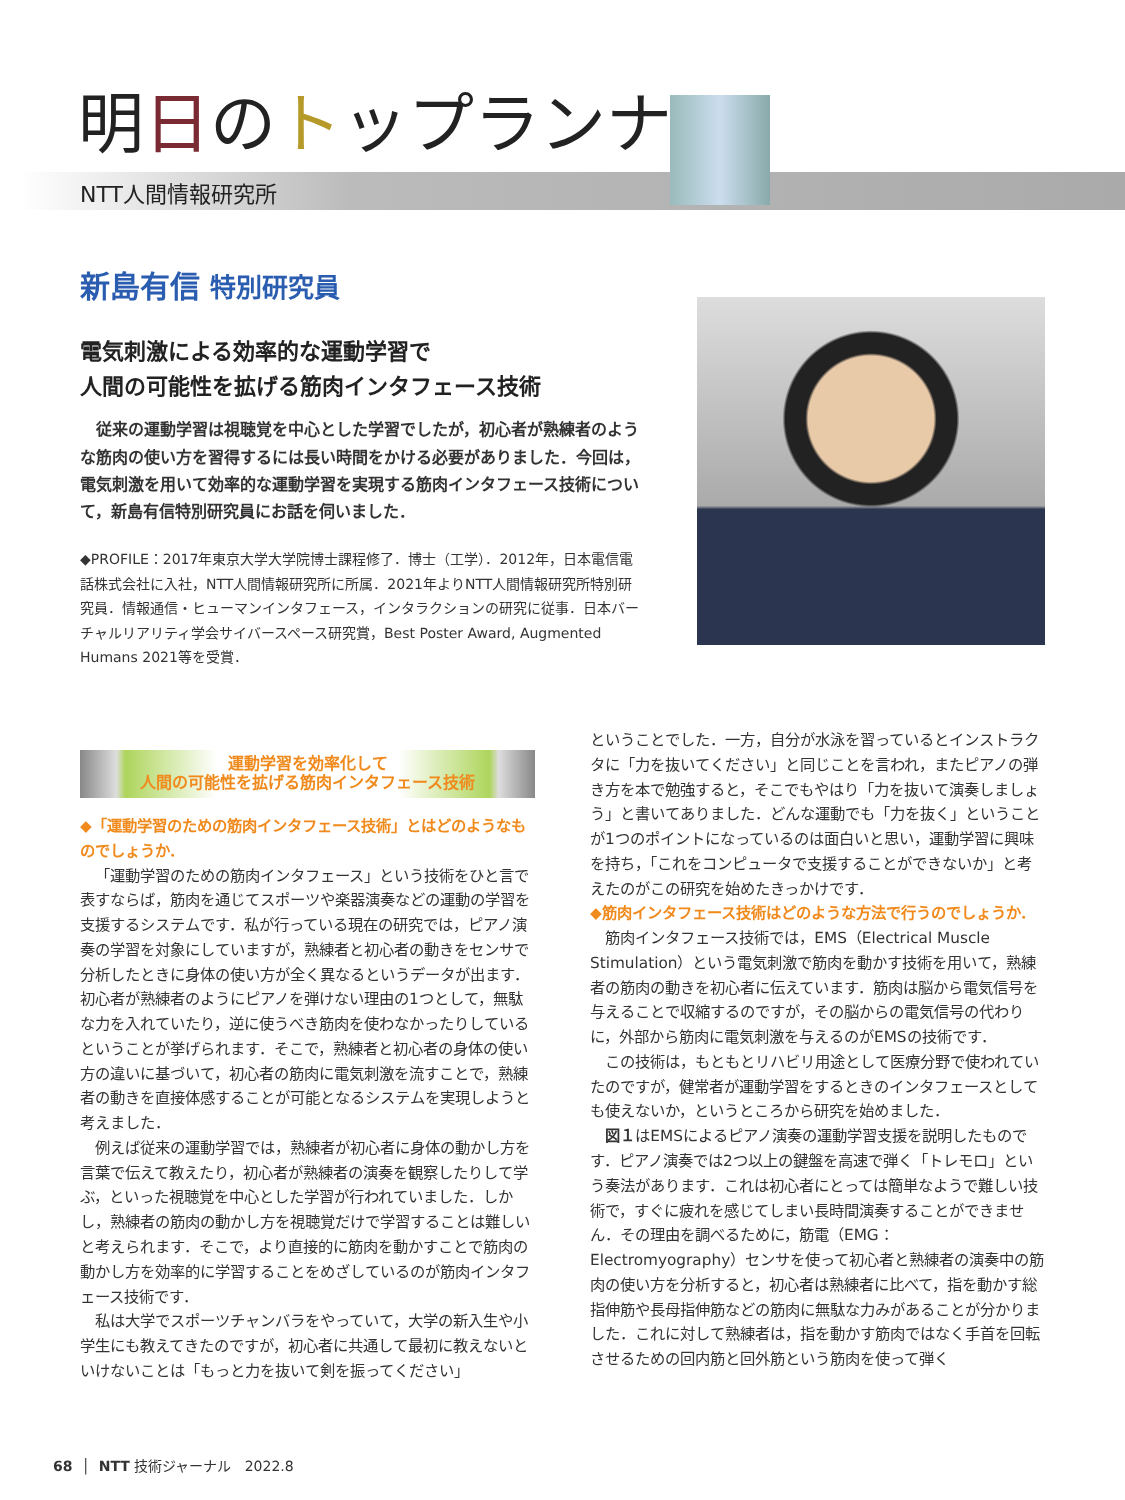明日のトップランナー
NTT人間情報研究所
新島有信 特別研究員
電気刺激による効率的な運動学習で
人間の可能性を拡げる筋肉インタフェース技術
従来の運動学習は視聴覚を中心とした学習でしたが，初心者が熟練者のような筋肉の使い方を習得するには長い時間をかける必要がありました．今回は，電気刺激を用いて効率的な運動学習を実現する筋肉インタフェース技術について，新島有信特別研究員にお話を伺いました．
◆PROFILE：2017年東京大学大学院博士課程修了．博士（工学）．2012年，日本電信電話株式会社に入社，NTT人間情報研究所に所属．2021年よりNTT人間情報研究所特別研究員．情報通信・ヒューマンインタフェース，インタラクションの研究に従事．日本バーチャルリアリティ学会サイバースペース研究賞，Best Poster Award, Augmented Humans 2021等を受賞．
運動学習を効率化して
人間の可能性を拡げる筋肉インタフェース技術
◆「運動学習のための筋肉インタフェース技術」とはどのようなものでしょうか．
「運動学習のための筋肉インタフェース」という技術をひと言で表すならば，筋肉を通じてスポーツや楽器演奏などの運動の学習を支援するシステムです．私が行っている現在の研究では，ピアノ演奏の学習を対象にしていますが，熟練者と初心者の動きをセンサで分析したときに身体の使い方が全く異なるというデータが出ます．初心者が熟練者のようにピアノを弾けない理由の1つとして，無駄な力を入れていたり，逆に使うべき筋肉を使わなかったりしているということが挙げられます．そこで，熟練者と初心者の身体の使い方の違いに基づいて，初心者の筋肉に電気刺激を流すことで，熟練者の動きを直接体感することが可能となるシステムを実現しようと考えました．
例えば従来の運動学習では，熟練者が初心者に身体の動かし方を言葉で伝えて教えたり，初心者が熟練者の演奏を観察したりして学ぶ，といった視聴覚を中心とした学習が行われていました．しかし，熟練者の筋肉の動かし方を視聴覚だけで学習することは難しいと考えられます．そこで，より直接的に筋肉を動かすことで筋肉の動かし方を効率的に学習することをめざしているのが筋肉インタフェース技術です．
私は大学でスポーツチャンバラをやっていて，大学の新入生や小学生にも教えてきたのですが，初心者に共通して最初に教えないといけないことは「もっと力を抜いて剣を振ってください」
ということでした．一方，自分が水泳を習っているとインストラクタに「力を抜いてください」と同じことを言われ，またピアノの弾き方を本で勉強すると，そこでもやはり「力を抜いて演奏しましょう」と書いてありました．どんな運動でも「力を抜く」ということが1つのポイントになっているのは面白いと思い，運動学習に興味を持ち，「これをコンピュータで支援することができないか」と考えたのがこの研究を始めたきっかけです．
◆筋肉インタフェース技術はどのような方法で行うのでしょうか．
筋肉インタフェース技術では，EMS（Electrical Muscle Stimulation）という電気刺激で筋肉を動かす技術を用いて，熟練者の筋肉の動きを初心者に伝えています．筋肉は脳から電気信号を与えることで収縮するのですが，その脳からの電気信号の代わりに，外部から筋肉に電気刺激を与えるのがEMSの技術です．
この技術は，もともとリハビリ用途として医療分野で使われていたのですが，健常者が運動学習をするときのインタフェースとしても使えないか，というところから研究を始めました．
図１はEMSによるピアノ演奏の運動学習支援を説明したものです．ピアノ演奏では2つ以上の鍵盤を高速で弾く「トレモロ」という奏法があります．これは初心者にとっては簡単なようで難しい技術で，すぐに疲れを感じてしまい長時間演奏することができません．その理由を調べるために，筋電（EMG：Electromyography）センサを使って初心者と熟練者の演奏中の筋肉の使い方を分析すると，初心者は熟練者に比べて，指を動かす総指伸筋や長母指伸筋などの筋肉に無駄な力みがあることが分かりました．これに対して熟練者は，指を動かす筋肉ではなく手首を回転させるための回内筋と回外筋という筋肉を使って弾く
68 │ NTT 技術ジャーナル 2022.8